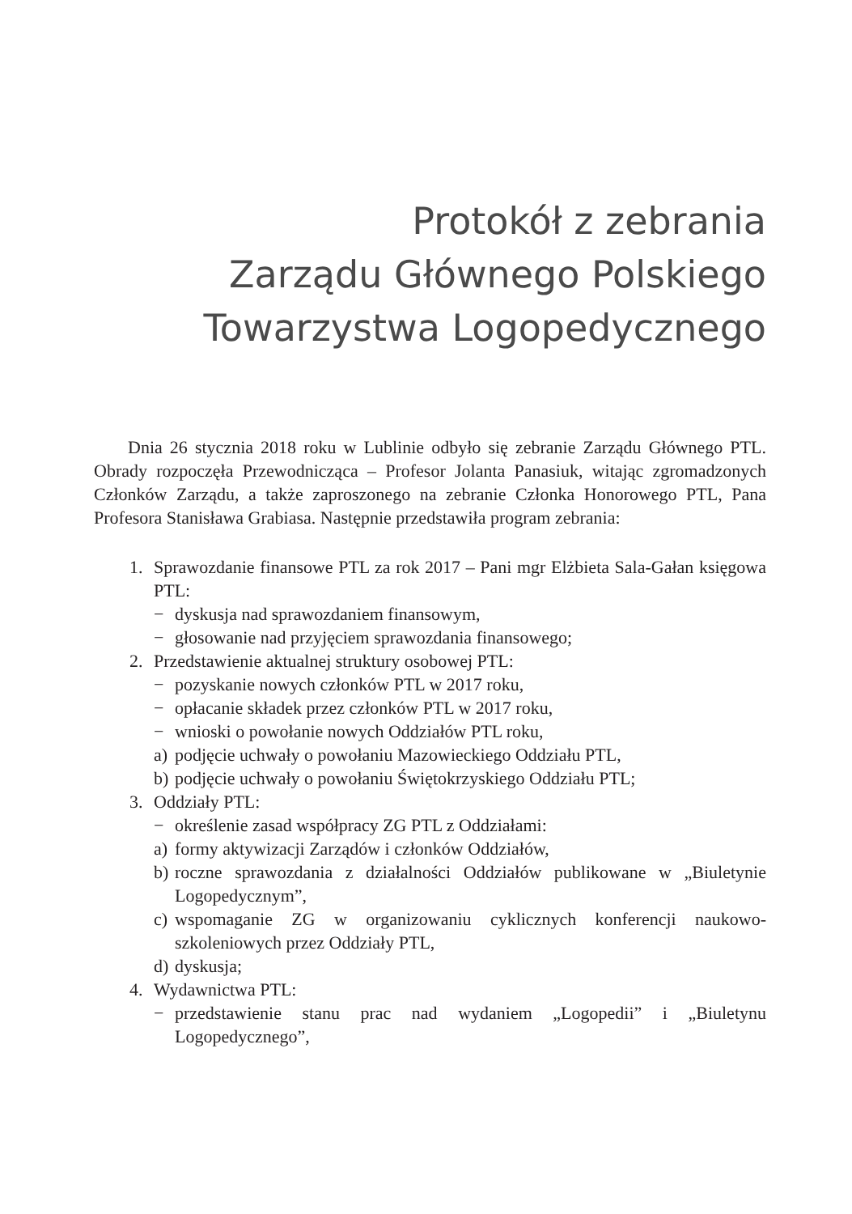Protokół z zebrania
Zarządu Głównego Polskiego
Towarzystwa Logopedycznego
Dnia 26 stycznia 2018 roku w Lublinie odbyło się zebranie Zarządu Głównego PTL. Obrady rozpoczęła Przewodnicząca – Profesor Jolanta Panasiuk, witając zgromadzonych Członków Zarządu, a także zaproszonego na zebranie Członka Honorowego PTL, Pana Profesora Stanisława Grabiasa. Następnie przedstawiła program zebrania:
1. Sprawozdanie finansowe PTL za rok 2017 – Pani mgr Elżbieta Sala-Gałan księgowa PTL:
− dyskusja nad sprawozdaniem finansowym,
− głosowanie nad przyjęciem sprawozdania finansowego;
2. Przedstawienie aktualnej struktury osobowej PTL:
− pozyskanie nowych członków PTL w 2017 roku,
− opłacanie składek przez członków PTL w 2017 roku,
− wnioski o powołanie nowych Oddziałów PTL roku,
a) podjęcie uchwały o powołaniu Mazowieckiego Oddziału PTL,
b) podjęcie uchwały o powołaniu Świętokrzyskiego Oddziału PTL;
3. Oddziały PTL:
− określenie zasad współpracy ZG PTL z Oddziałami:
a) formy aktywizacji Zarządów i członków Oddziałów,
b) roczne sprawozdania z działalności Oddziałów publikowane w „Biuletynie Logopedycznym”,
c) wspomaganie ZG w organizowaniu cyklicznych konferencji naukowo-szkoleniowych przez Oddziały PTL,
d) dyskusja;
4. Wydawnictwa PTL:
− przedstawienie stanu prac nad wydaniem „Logopedii” i „Biuletynu Logopedycznego”,